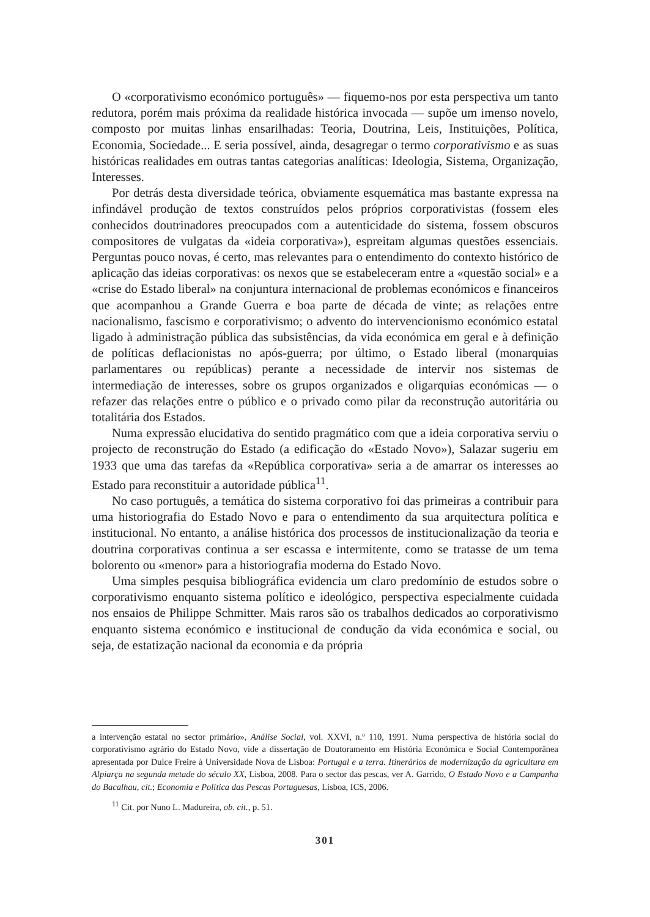O «corporativismo económico português» — fiquemo-nos por esta perspectiva um tanto redutora, porém mais próxima da realidade histórica invocada — supõe um imenso novelo, composto por muitas linhas ensarilhadas: Teoria, Doutrina, Leis, Instituições, Política, Economia, Sociedade... E seria possível, ainda, desagregar o termo corporativismo e as suas históricas realidades em outras tantas categorias analíticas: Ideologia, Sistema, Organização, Interesses.
Por detrás desta diversidade teórica, obviamente esquemática mas bastante expressa na infindável produção de textos construídos pelos próprios corporativistas (fossem eles conhecidos doutrinadores preocupados com a autenticidade do sistema, fossem obscuros compositores de vulgatas da «ideia corporativa»), espreitam algumas questões essenciais. Perguntas pouco novas, é certo, mas relevantes para o entendimento do contexto histórico de aplicação das ideias corporativas: os nexos que se estabeleceram entre a «questão social» e a «crise do Estado liberal» na conjuntura internacional de problemas económicos e financeiros que acompanhou a Grande Guerra e boa parte de década de vinte; as relações entre nacionalismo, fascismo e corporativismo; o advento do intervencionismo económico estatal ligado à administração pública das subsistências, da vida económica em geral e à definição de políticas deflacionistas no após-guerra; por último, o Estado liberal (monarquias parlamentares ou repúblicas) perante a necessidade de intervir nos sistemas de intermediação de interesses, sobre os grupos organizados e oligarquias económicas — o refazer das relações entre o público e o privado como pilar da reconstrução autoritária ou totalitária dos Estados.
Numa expressão elucidativa do sentido pragmático com que a ideia corporativa serviu o projecto de reconstrução do Estado (a edificação do «Estado Novo»), Salazar sugeriu em 1933 que uma das tarefas da «República corporativa» seria a de amarrar os interesses ao Estado para reconstituir a autoridade pública<sup>11</sup>.
No caso português, a temática do sistema corporativo foi das primeiras a contribuir para uma historiografia do Estado Novo e para o entendimento da sua arquitectura política e institucional. No entanto, a análise histórica dos processos de institucionalização da teoria e doutrina corporativas continua a ser escassa e intermitente, como se tratasse de um tema bolorento ou «menor» para a historiografia moderna do Estado Novo.
Uma simples pesquisa bibliográfica evidencia um claro predomínio de estudos sobre o corporativismo enquanto sistema político e ideológico, perspectiva especialmente cuidada nos ensaios de Philippe Schmitter. Mais raros são os trabalhos dedicados ao corporativismo enquanto sistema económico e institucional de condução da vida económica e social, ou seja, de estatização nacional da economia e da própria
a intervenção estatal no sector primário», Análise Social, vol. XXVI, n.º 110, 1991. Numa perspectiva de história social do corporativismo agrário do Estado Novo, vide a dissertação de Doutoramento em História Económica e Social Contemporânea apresentada por Dulce Freire à Universidade Nova de Lisboa: Portugal e a terra. Itinerários de modernização da agricultura em Alpiarça na segunda metade do século XX, Lisboa, 2008. Para o sector das pescas, ver A. Garrido, O Estado Novo e a Campanha do Bacalhau, cit.; Economia e Política das Pescas Portuguesas, Lisboa, ICS, 2006.
<sup>11</sup> Cit. por Nuno L. Madureira, ob. cit., p. 51.
301